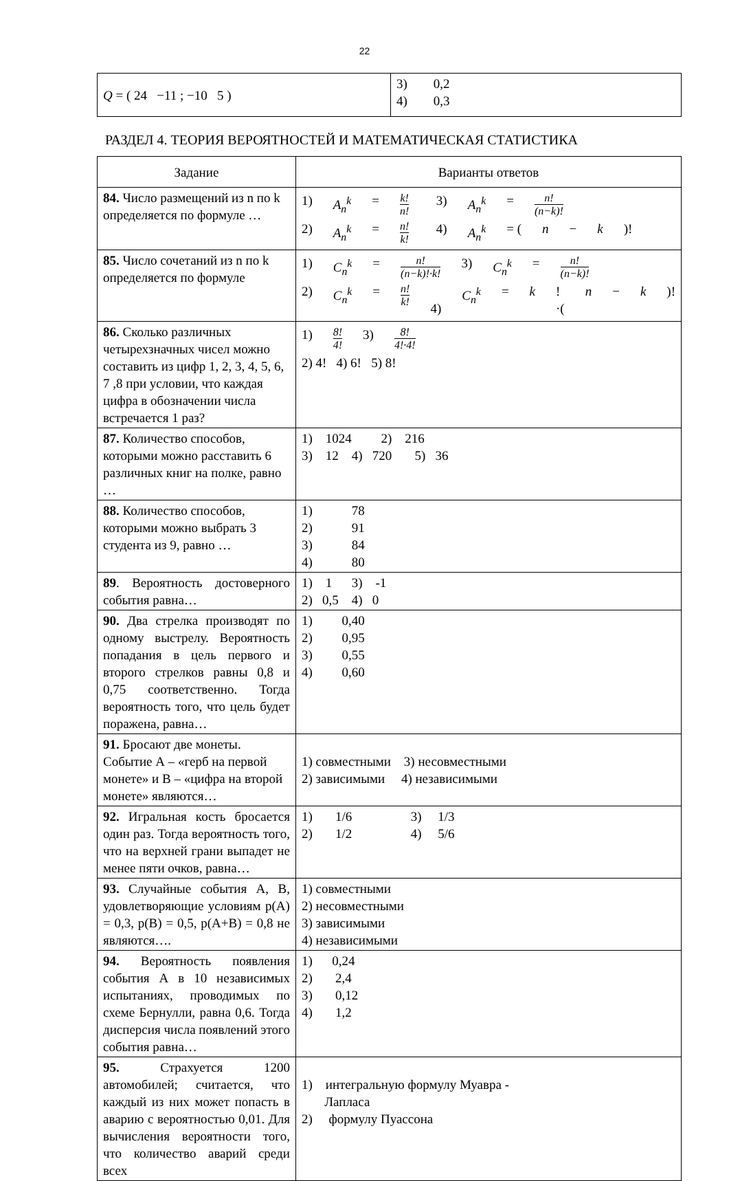22
| Q = ( 24 −11 ; −10 5 ) | 3) 0,2 4) 0,3 |
РАЗДЕЛ 4. ТЕОРИЯ ВЕРОЯТНОСТЕЙ И МАТЕМАТИЧЕСКАЯ СТАТИСТИКА
| Задание | Варианты ответов |
| --- | --- |
| 84. Число размещений из n по k определяется по формуле … | 1) A<sub>n</sub><sup>k</sup> = k! n! 3) A<sub>n</sub><sup>k</sup> = n! (n−k)! 2) A<sub>n</sub><sup>k</sup> = n! k! 4) A<sub>n</sub><sup>k</sup> = ( n − k )! |
| 85. Число сочетаний из n по k определяется по формуле | 1) C<sub>n</sub><sup>k</sup> = n! (n−k)!·k! 3) C<sub>n</sub><sup>k</sup> = n! (n−k)! 2) C<sub>n</sub><sup>k</sup> = n! k! 4) C<sub>n</sub><sup>k</sup> = k !·( n − k )! |
| 86. Сколько различных четырехзначных чисел можно составить из цифр 1, 2, 3, 4, 5, 6, 7 ,8 при условии, что каждая цифра в обозначении числа встречается 1 раз? | 1) 8! 4! 3) 8! 4!·4! 2) 4! 4) 6! 5) 8! |
| 87. Количество способов, которыми можно расставить 6 различных книг на полке, равно … | 1) 1024 2) 216 3) 12 4) 720 5) 36 |
| 88. Количество способов, которыми можно выбрать 3 студента из 9, равно … | 1) 78 2) 91 3) 84 4) 80 |
| 89 . Вероятность достоверного события равна… | 1) 1 3) -1 2) 0,5 4) 0 |
| 90. Два стрелка производят по одному выстрелу. Вероятность попадания в цель первого и второго стрелков равны 0,8 и 0,75 соответственно. Тогда вероятность того, что цель будет поражена, равна… | 1) 0,40 2) 0,95 3) 0,55 4) 0,60 |
| 91. Бросают две монеты. Событие А – «герб на первой монете» и В – «цифра на второй монете» являются… | 1) совместными 3) несовместными 2) зависимыми 4) независимыми |
| 92. Игральная кость бросается один раз. Тогда вероятность того, что на верхней грани выпадет не менее пяти очков, равна… | 1) 1/6 3) 1/3 2) 1/2 4) 5/6 |
| 93. Случайные события А, В, удовлетворяющие условиям p(A) = 0,3, p(B) = 0,5, p(A+B) = 0,8 не являются…. | 1) совместными 2) несовместными 3) зависимыми 4) независимыми |
| 94. Вероятность появления события А в 10 независимых испытаниях, проводимых по схеме Бернулли, равна 0,6. Тогда дисперсия числа появлений этого события равна… | 1) 0,24 2) 2,4 3) 0,12 4) 1,2 |
| 95. Страхуется 1200 автомобилей; считается, что каждый из них может попасть в аварию с вероятностью 0,01. Для вычисления вероятности того, что количество аварий среди всех | 1) интегральную формулу Муавра - Лапласа 2) формулу Пуассона |